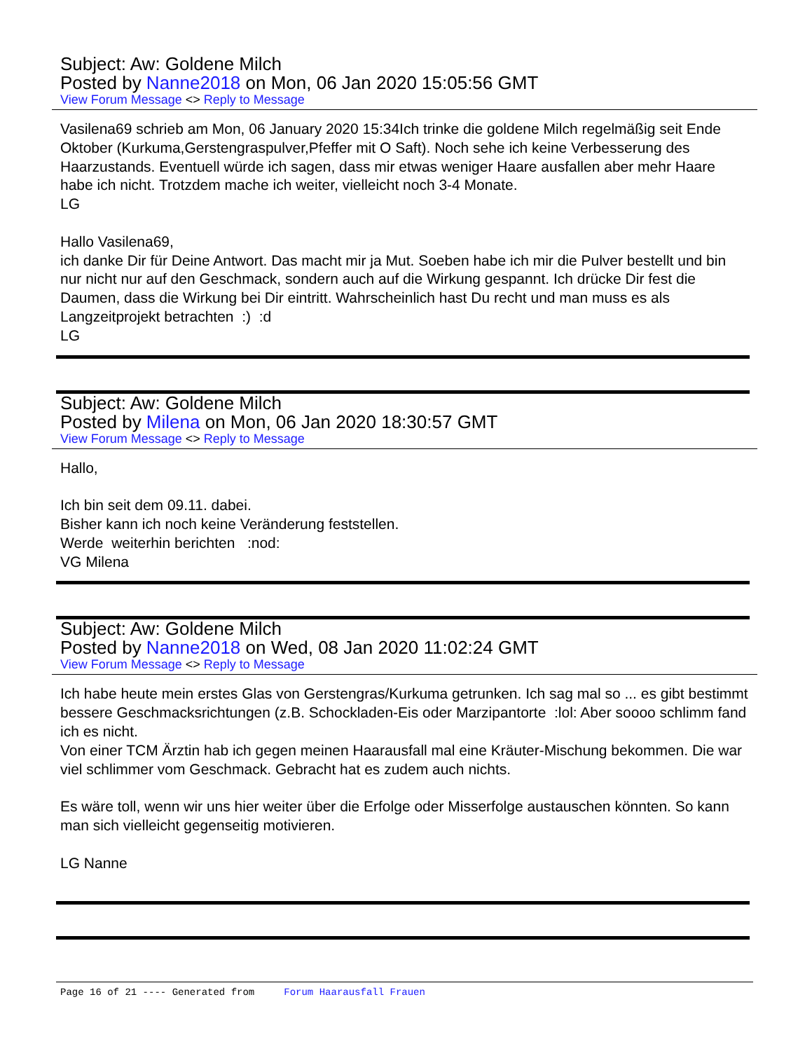Subject: Aw: Goldene Milch
Posted by Nanne2018 on Mon, 06 Jan 2020 15:05:56 GMT
View Forum Message <> Reply to Message
Vasilena69 schrieb am Mon, 06 January 2020 15:34Ich trinke die goldene Milch regelmäßig seit Ende Oktober (Kurkuma,Gerstengraspulver,Pfeffer mit O Saft). Noch sehe ich keine Verbesserung des Haarzustands. Eventuell würde ich sagen, dass mir etwas weniger Haare ausfallen aber mehr Haare habe ich nicht. Trotzdem mache ich weiter, vielleicht noch 3-4 Monate.
LG
Hallo Vasilena69,
ich danke Dir für Deine Antwort. Das macht mir ja Mut. Soeben habe ich mir die Pulver bestellt und bin nur nicht nur auf den Geschmack, sondern auch auf die Wirkung gespannt. Ich drücke Dir fest die Daumen, dass die Wirkung bei Dir eintritt. Wahrscheinlich hast Du recht und man muss es als Langzeitprojekt betrachten :) :d
LG
Subject: Aw: Goldene Milch
Posted by Milena on Mon, 06 Jan 2020 18:30:57 GMT
View Forum Message <> Reply to Message
Hallo,
Ich bin seit dem 09.11. dabei.
Bisher kann ich noch keine Veränderung feststellen.
Werde weiterhin berichten :nod:
VG Milena
Subject: Aw: Goldene Milch
Posted by Nanne2018 on Wed, 08 Jan 2020 11:02:24 GMT
View Forum Message <> Reply to Message
Ich habe heute mein erstes Glas von Gerstengras/Kurkuma getrunken. Ich sag mal so ... es gibt bestimmt bessere Geschmacksrichtungen (z.B. Schockladen-Eis oder Marzipantorte :lol: Aber soooo schlimm fand ich es nicht.
Von einer TCM Ärztin hab ich gegen meinen Haarausfall mal eine Kräuter-Mischung bekommen. Die war viel schlimmer vom Geschmack. Gebracht hat es zudem auch nichts.
Es wäre toll, wenn wir uns hier weiter über die Erfolge oder Misserfolge austauschen könnten. So kann man sich vielleicht gegenseitig motivieren.
LG Nanne
Page 16 of 21 ---- Generated from Forum Haarausfall Frauen